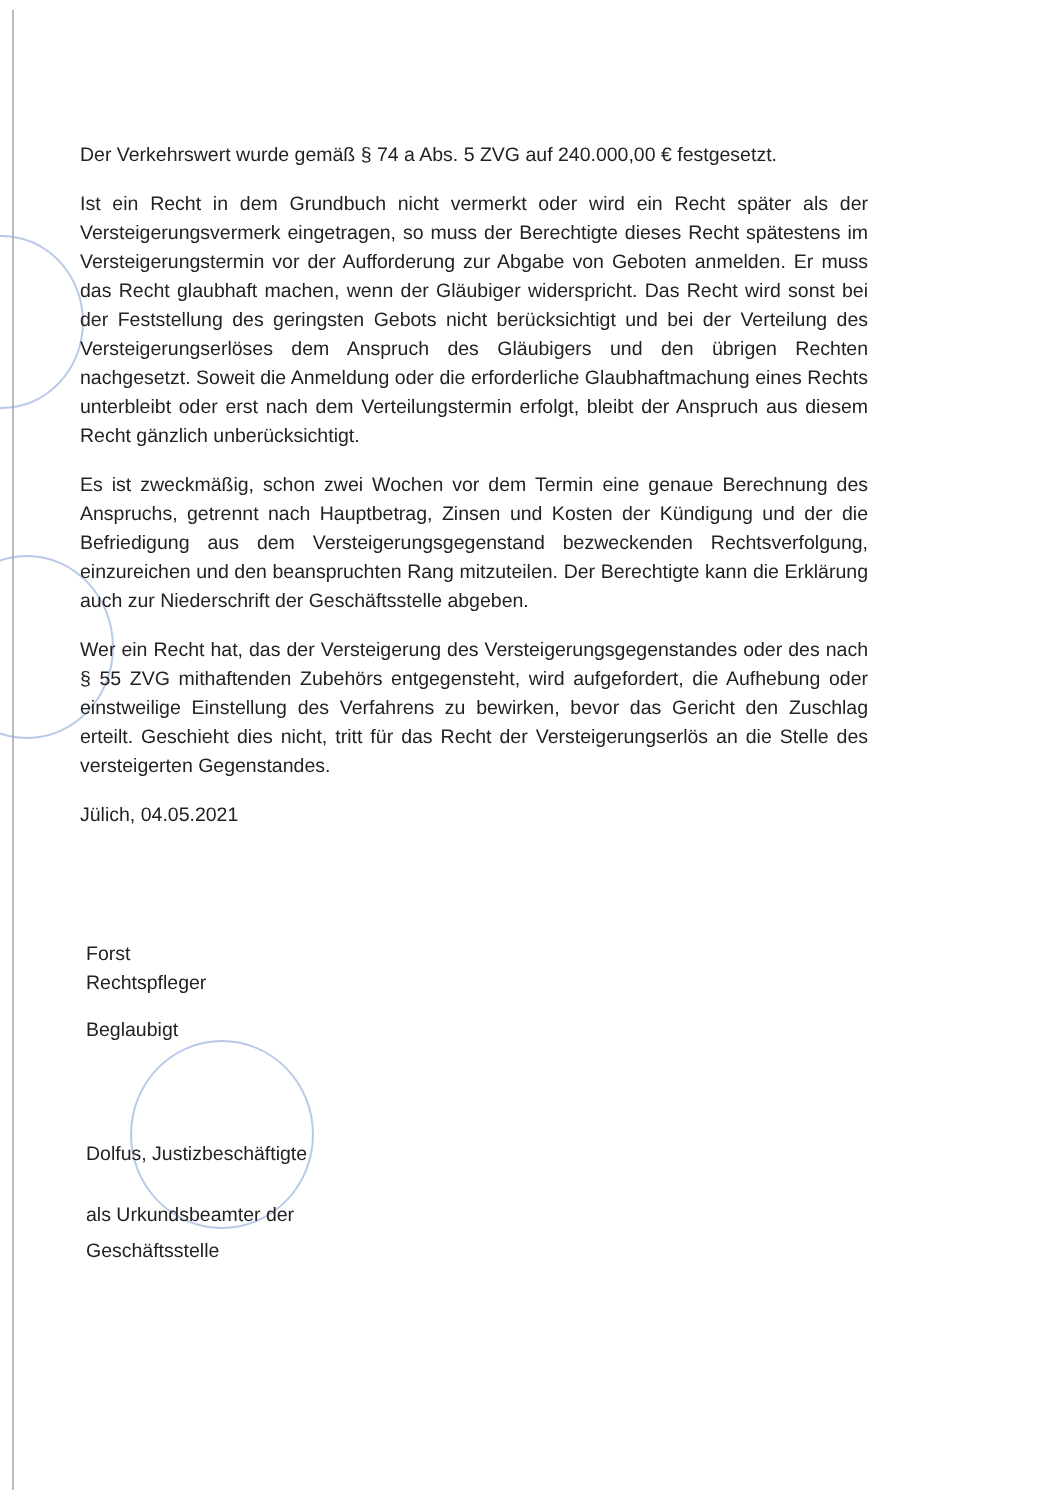Der Verkehrswert wurde gemäß § 74 a Abs. 5 ZVG auf 240.000,00 € festgesetzt.
Ist ein Recht in dem Grundbuch nicht vermerkt oder wird ein Recht später als der Versteigerungsvermerk eingetragen, so muss der Berechtigte dieses Recht spätestens im Versteigerungstermin vor der Aufforderung zur Abgabe von Geboten anmelden. Er muss das Recht glaubhaft machen, wenn der Gläubiger widerspricht. Das Recht wird sonst bei der Feststellung des geringsten Gebots nicht berücksichtigt und bei der Verteilung des Versteigerungserlöses dem Anspruch des Gläubigers und den übrigen Rechten nachgesetzt. Soweit die Anmeldung oder die erforderliche Glaubhaftmachung eines Rechts unterbleibt oder erst nach dem Verteilungstermin erfolgt, bleibt der Anspruch aus diesem Recht gänzlich unberücksichtigt.
Es ist zweckmäßig, schon zwei Wochen vor dem Termin eine genaue Berechnung des Anspruchs, getrennt nach Hauptbetrag, Zinsen und Kosten der Kündigung und der die Befriedigung aus dem Versteigerungsgegenstand bezweckenden Rechtsverfolgung, einzureichen und den beanspruchten Rang mitzuteilen. Der Berechtigte kann die Erklärung auch zur Niederschrift der Geschäftsstelle abgeben.
Wer ein Recht hat, das der Versteigerung des Versteigerungsgegenstandes oder des nach § 55 ZVG mithaftenden Zubehörs entgegensteht, wird aufgefordert, die Aufhebung oder einstweilige Einstellung des Verfahrens zu bewirken, bevor das Gericht den Zuschlag erteilt. Geschieht dies nicht, tritt für das Recht der Versteigerungserlös an die Stelle des versteigerten Gegenstandes.
Jülich, 04.05.2021
Forst
Rechtspfleger
Beglaubigt
Dolfus, Justizbeschäftigte
als Urkundsbeamter der
Geschäftsstelle